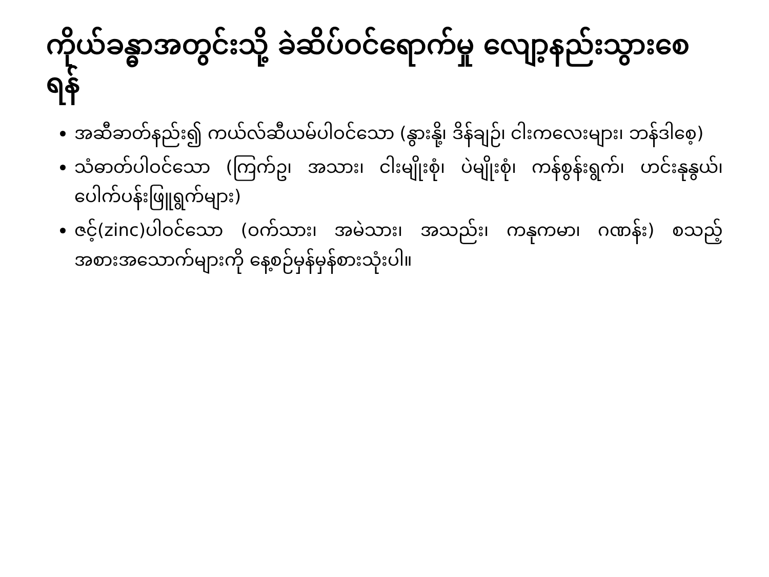ကိုယ်ခန္ဓာအတွင်းသို့ ခဲဆိပ်ဝင်ရောက်မှု လျော့နည်းသွားစေရန်
အဆီခာတ်နည်း၍ ကယ်လ်ဆီယမ်ပါဝင်သော (နွားနို့၊ ဒိန်ချဉ်၊ ငါးကလေးများ၊ ဘန်ဒါစေ့)
သံဓာတ်ပါဝင်သော (ကြက်ဥ၊ အသား၊ ငါးမျိုးစုံ၊ ပဲမျိုးစုံ၊ ကန်စွန်းရွက်၊ ဟင်းနုနွယ်၊ ပေါက်ပန်းဖြူရွက်များ)
ဇင့်(zinc)ပါဝင်သော (ဝက်သား၊ အမဲသား၊ အသည်း၊ ကနုကမာ၊ ဂဏန်း) စသည့်အစားအသောက်များကို နေ့စဉ်မှန်မှန်စားသုံးပါ။